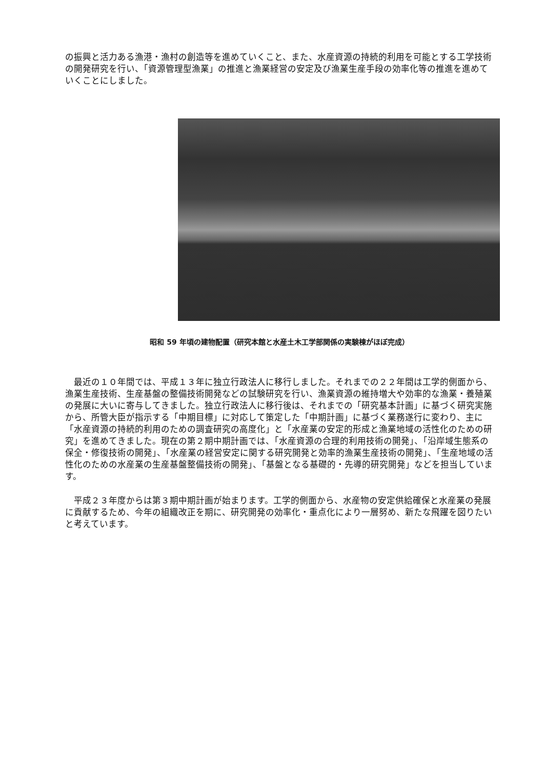の振興と活力ある漁港・漁村の創造等を進めていくこと、また、水産資源の持続的利用を可能とする工学技術の開発研究を行い、「資源管理型漁業」の推進と漁業経営の安定及び漁業生産手段の効率化等の推進を進めていくことにしました。
昭和 59 年頃の建物配置（研究本館と水産土木工学部関係の実験棟がほぼ完成）
　最近の１０年間では、平成１３年に独立行政法人に移行しました。それまでの２２年間は工学的側面から、漁業生産技術、生産基盤の整備技術開発などの試験研究を行い、漁業資源の維持増大や効率的な漁業・養殖業の発展に大いに寄与してきました。独立行政法人に移行後は、それまでの「研究基本計画」に基づく研究実施から、所管大臣が指示する「中期目標」に対応して策定した「中期計画」に基づく業務遂行に変わり、主に「水産資源の持続的利用のための調査研究の高度化」と「水産業の安定的形成と漁業地域の活性化のための研究」を進めてきました。現在の第２期中期計画では、「水産資源の合理的利用技術の開発」、「沿岸域生態系の保全・修復技術の開発」、「水産業の経営安定に関する研究開発と効率的漁業生産技術の開発」、「生産地域の活性化のための水産業の生産基盤整備技術の開発」、「基盤となる基礎的・先導的研究開発」などを担当しています。
　平成２３年度からは第３期中期計画が始まります。工学的側面から、水産物の安定供給確保と水産業の発展に貢献するため、今年の組織改正を期に、研究開発の効率化・重点化により一層努め、新たな飛躍を図りたいと考えています。